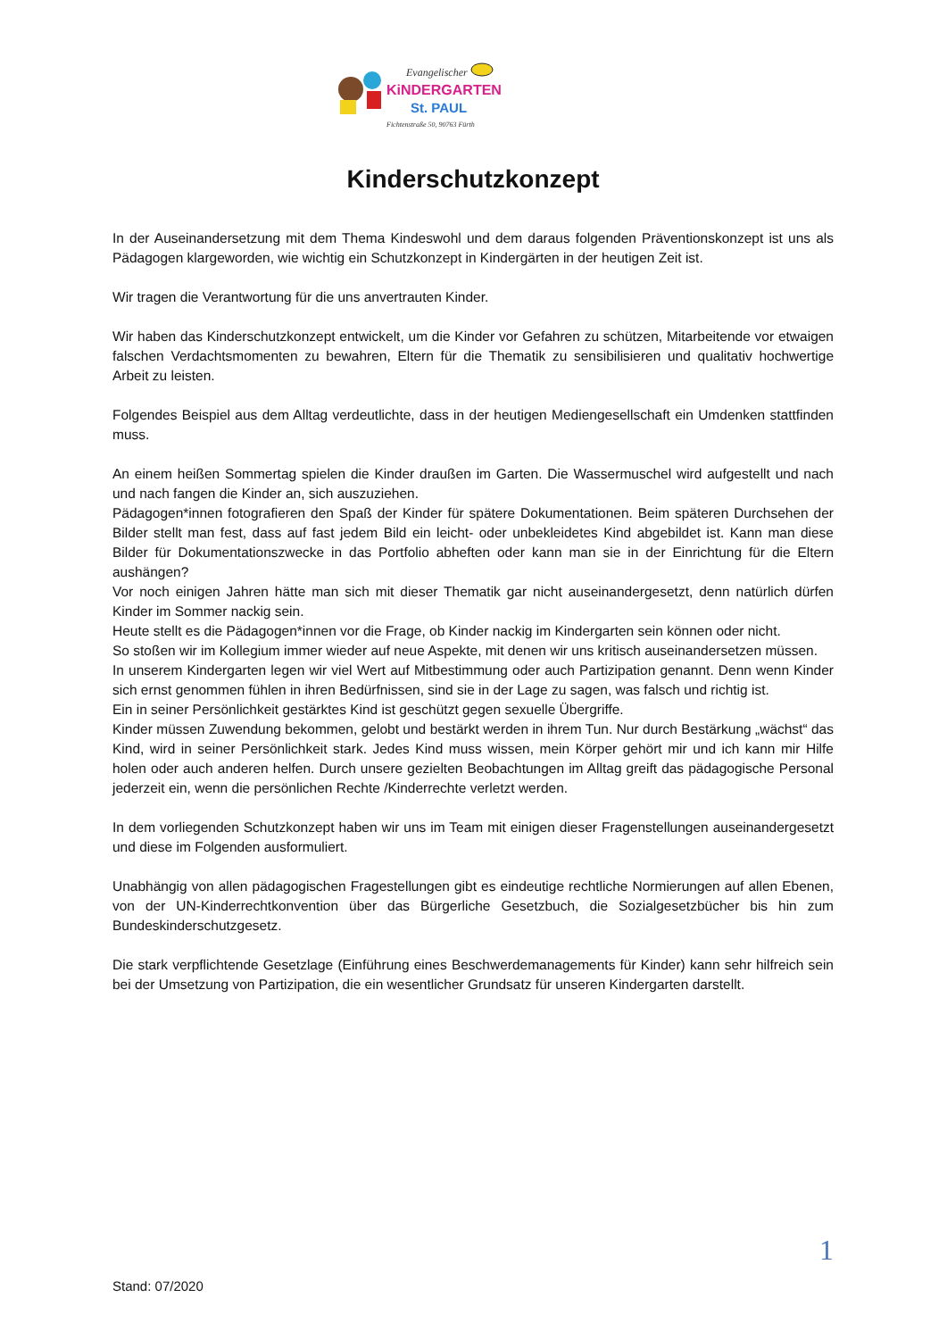Evangelischer
KiNDERGARTEN
St. PAUL
Fichtenstraße 50, 90763 Fürth
Kinderschutzkonzept
In der Auseinandersetzung mit dem Thema Kindeswohl und dem daraus folgenden Präventionskonzept ist uns als Pädagogen klargeworden, wie wichtig ein Schutzkonzept in Kindergärten in der heutigen Zeit ist.
Wir tragen die Verantwortung für die uns anvertrauten Kinder.
Wir haben das Kinderschutzkonzept entwickelt, um die Kinder vor Gefahren zu schützen, Mitarbeitende vor etwaigen falschen Verdachtsmomenten zu bewahren, Eltern für die Thematik zu sensibilisieren und qualitativ hochwertige Arbeit zu leisten.
Folgendes Beispiel aus dem Alltag verdeutlichte, dass in der heutigen Mediengesellschaft ein Umdenken stattfinden muss.
An einem heißen Sommertag spielen die Kinder draußen im Garten. Die Wassermuschel wird aufgestellt und nach und nach fangen die Kinder an, sich auszuziehen.
Pädagogen*innen fotografieren den Spaß der Kinder für spätere Dokumentationen. Beim späteren Durchsehen der Bilder stellt man fest, dass auf fast jedem Bild ein leicht- oder unbekleidetes Kind abgebildet ist. Kann man diese Bilder für Dokumentationszwecke in das Portfolio abheften oder kann man sie in der Einrichtung für die Eltern aushängen?
Vor noch einigen Jahren hätte man sich mit dieser Thematik gar nicht auseinandergesetzt, denn natürlich dürfen Kinder im Sommer nackig sein.
Heute stellt es die Pädagogen*innen vor die Frage, ob Kinder nackig im Kindergarten sein können oder nicht.
So stoßen wir im Kollegium immer wieder auf neue Aspekte, mit denen wir uns kritisch auseinandersetzen müssen.
In unserem Kindergarten legen wir viel Wert auf Mitbestimmung oder auch Partizipation genannt. Denn wenn Kinder sich ernst genommen fühlen in ihren Bedürfnissen, sind sie in der Lage zu sagen, was falsch und richtig ist.
Ein in seiner Persönlichkeit gestärktes Kind ist geschützt gegen sexuelle Übergriffe.
Kinder müssen Zuwendung bekommen, gelobt und bestärkt werden in ihrem Tun. Nur durch Bestärkung „wächst“ das Kind, wird in seiner Persönlichkeit stark. Jedes Kind muss wissen, mein Körper gehört mir und ich kann mir Hilfe holen oder auch anderen helfen. Durch unsere gezielten Beobachtungen im Alltag greift das pädagogische Personal jederzeit ein, wenn die persönlichen Rechte /Kinderrechte verletzt werden.
In dem vorliegenden Schutzkonzept haben wir uns im Team mit einigen dieser Fragenstellungen auseinandergesetzt und diese im Folgenden ausformuliert.
Unabhängig von allen pädagogischen Fragestellungen gibt es eindeutige rechtliche Normierungen auf allen Ebenen, von der UN-Kinderrechtkonvention über das Bürgerliche Gesetzbuch, die Sozialgesetzbücher bis hin zum Bundeskinderschutzgesetz.
Die stark verpflichtende Gesetzlage (Einführung eines Beschwerdemanagements für Kinder) kann sehr hilfreich sein bei der Umsetzung von Partizipation, die ein wesentlicher Grundsatz für unseren Kindergarten darstellt.
1
Stand: 07/2020